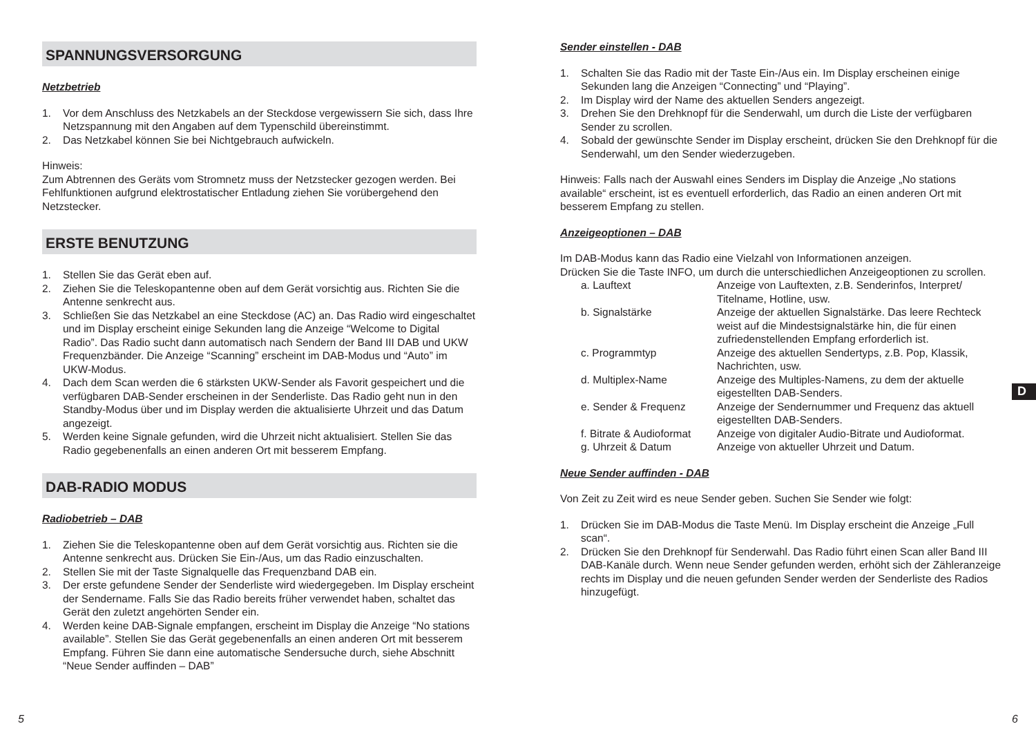SPANNUNGSVERSORGUNG
Netzbetrieb
1. Vor dem Anschluss des Netzkabels an der Steckdose vergewissern Sie sich, dass Ihre Netzspannung mit den Angaben auf dem Typenschild übereinstimmt.
2. Das Netzkabel können Sie bei Nichtgebrauch aufwickeln.
Hinweis:
Zum Abtrennen des Geräts vom Stromnetz muss der Netzstecker gezogen werden. Bei Fehlfunktionen aufgrund elektrostatischer Entladung ziehen Sie vorübergehend den Netzstecker.
ERSTE BENUTZUNG
1. Stellen Sie das Gerät eben auf.
2. Ziehen Sie die Teleskopantenne oben auf dem Gerät vorsichtig aus. Richten Sie die Antenne senkrecht aus.
3. Schließen Sie das Netzkabel an eine Steckdose (AC) an. Das Radio wird eingeschaltet und im Display erscheint einige Sekunden lang die Anzeige “Welcome to Digital Radio”. Das Radio sucht dann automatisch nach Sendern der Band III DAB und UKW Frequenzbänder. Die Anzeige “Scanning” erscheint im DAB-Modus und “Auto” im UKW-Modus.
4. Dach dem Scan werden die 6 stärksten UKW-Sender als Favorit gespeichert und die verfügbaren DAB-Sender erscheinen in der Senderliste. Das Radio geht nun in den Standby-Modus über und im Display werden die aktualisierte Uhrzeit und das Datum angezeigt.
5. Werden keine Signale gefunden, wird die Uhrzeit nicht aktualisiert. Stellen Sie das Radio gegebenenfalls an einen anderen Ort mit besserem Empfang.
DAB-RADIO MODUS
Radiobetrieb – DAB
1. Ziehen Sie die Teleskopantenne oben auf dem Gerät vorsichtig aus. Richten sie die Antenne senkrecht aus. Drücken Sie Ein-/Aus, um das Radio einzuschalten.
2. Stellen Sie mit der Taste Signalquelle das Frequenzband DAB ein.
3. Der erste gefundene Sender der Senderliste wird wiedergegeben. Im Display erscheint der Sendername. Falls Sie das Radio bereits früher verwendet haben, schaltet das Gerät den zuletzt angehörten Sender ein.
4. Werden keine DAB-Signale empfangen, erscheint im Display die Anzeige “No stations available”. Stellen Sie das Gerät gegebenenfalls an einen anderen Ort mit besserem Empfang. Führen Sie dann eine automatische Sendersuche durch, siehe Abschnitt “Neue Sender auffinden – DAB”
Sender einstellen - DAB
1. Schalten Sie das Radio mit der Taste Ein-/Aus ein. Im Display erscheinen einige Sekunden lang die Anzeigen “Connecting” und “Playing”.
2. Im Display wird der Name des aktuellen Senders angezeigt.
3. Drehen Sie den Drehknopf für die Senderwahl, um durch die Liste der verfügbaren Sender zu scrollen.
4. Sobald der gewünschte Sender im Display erscheint, drücken Sie den Drehknopf für die Senderwahl, um den Sender wiederzugeben.
Hinweis: Falls nach der Auswahl eines Senders im Display die Anzeige „No stations available“ erscheint, ist es eventuell erforderlich, das Radio an einen anderen Ort mit besserem Empfang zu stellen.
Anzeigeoptionen – DAB
Im DAB-Modus kann das Radio eine Vielzahl von Informationen anzeigen.
Drücken Sie die Taste INFO, um durch die unterschiedlichen Anzeigeoptionen zu scrollen.
| a. Lauftext | Anzeige von Lauftexten, z.B. Senderinfos, Interpret/ Titelname, Hotline, usw. |
| b. Signalstärke | Anzeige der aktuellen Signalstärke. Das leere Rechteck weist auf die Mindestsignalstärke hin, die für einen zufriedenstellenden Empfang erforderlich ist. |
| c. Programmtyp | Anzeige des aktuellen Sendertyps, z.B. Pop, Klassik, Nachrichten, usw. |
| d. Multiplex-Name | Anzeige des Multiples-Namens, zu dem der aktuelle eigestellten DAB-Senders. |
| e. Sender & Frequenz | Anzeige der Sendernummer und Frequenz das aktuell eigestellten DAB-Senders. |
| f. Bitrate & Audioformat | Anzeige von digitaler Audio-Bitrate und Audioformat. |
| g. Uhrzeit & Datum | Anzeige von aktueller Uhrzeit und Datum. |
Neue Sender auffinden - DAB
Von Zeit zu Zeit wird es neue Sender geben. Suchen Sie Sender wie folgt:
1. Drücken Sie im DAB-Modus die Taste Menü. Im Display erscheint die Anzeige „Full scan“.
2. Drücken Sie den Drehknopf für Senderwahl. Das Radio führt einen Scan aller Band III DAB-Kanäle durch. Wenn neue Sender gefunden werden, erhöht sich der Zähleranzeige rechts im Display und die neuen gefunden Sender werden der Senderliste des Radios hinzugefügt.
D
5 6